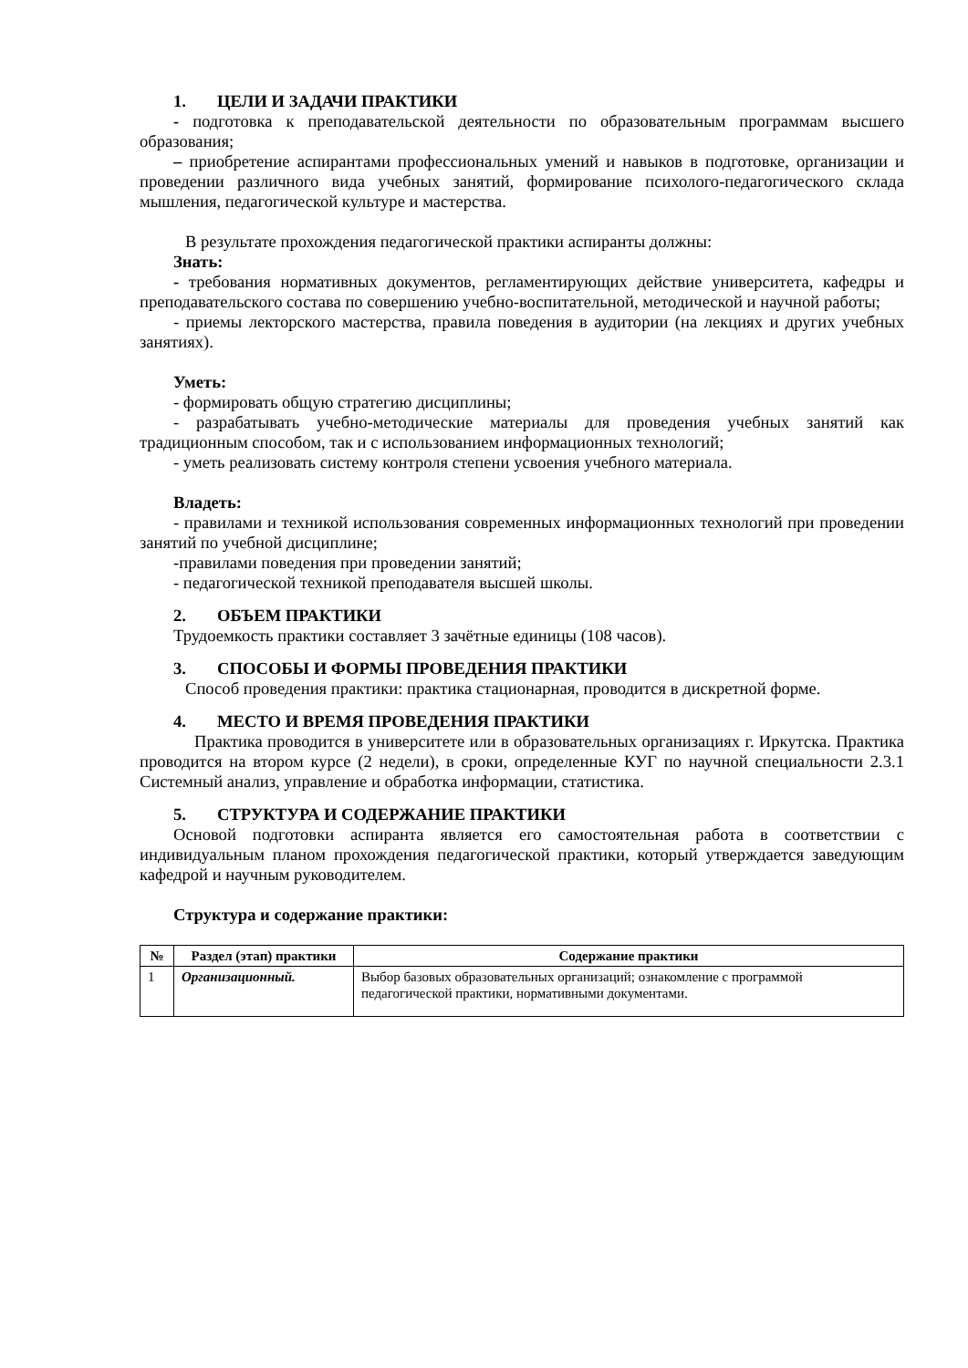1. ЦЕЛИ И ЗАДАЧИ ПРАКТИКИ
- подготовка к преподавательской деятельности по образовательным программам высшего образования;
– приобретение аспирантами профессиональных умений и навыков в подготовке, организации и проведении различного вида учебных занятий, формирование психолого-педагогического склада мышления, педагогической культуре и мастерства.
В результате прохождения педагогической практики аспиранты должны:
Знать:
- требования нормативных документов, регламентирующих действие университета, кафедры и преподавательского состава по совершению учебно-воспитательной, методической и научной работы;
- приемы лекторского мастерства, правила поведения в аудитории (на лекциях и других учебных занятиях).
Уметь:
- формировать общую стратегию дисциплины;
- разрабатывать учебно-методические материалы для проведения учебных занятий как традиционным способом, так и с использованием информационных технологий;
- уметь реализовать систему контроля степени усвоения учебного материала.
Владеть:
- правилами и техникой использования современных информационных технологий при проведении занятий по учебной дисциплине;
-правилами поведения при проведении занятий;
- педагогической техникой преподавателя высшей школы.
2. ОБЪЕМ ПРАКТИКИ
Трудоемкость практики составляет 3 зачётные единицы (108 часов).
3. СПОСОБЫ И ФОРМЫ ПРОВЕДЕНИЯ ПРАКТИКИ
Способ проведения практики: практика стационарная, проводится в дискретной форме.
4. МЕСТО И ВРЕМЯ ПРОВЕДЕНИЯ ПРАКТИКИ
Практика проводится в университете или в образовательных организациях г. Иркутска. Практика проводится на втором курсе (2 недели), в сроки, определенные КУГ по научной специальности 2.3.1 Системный анализ, управление и обработка информации, статистика.
5. СТРУКТУРА И СОДЕРЖАНИЕ ПРАКТИКИ
Основой подготовки аспиранта является его самостоятельная работа в соответствии с индивидуальным планом прохождения педагогической практики, который утверждается заведующим кафедрой и научным руководителем.
Структура и содержание практики:
| № | Раздел (этап) практики | Содержание практики |
| --- | --- | --- |
| 1 | Организационный. | Выбор базовых образовательных организаций; ознакомление с программой педагогической практики, нормативными документами. |